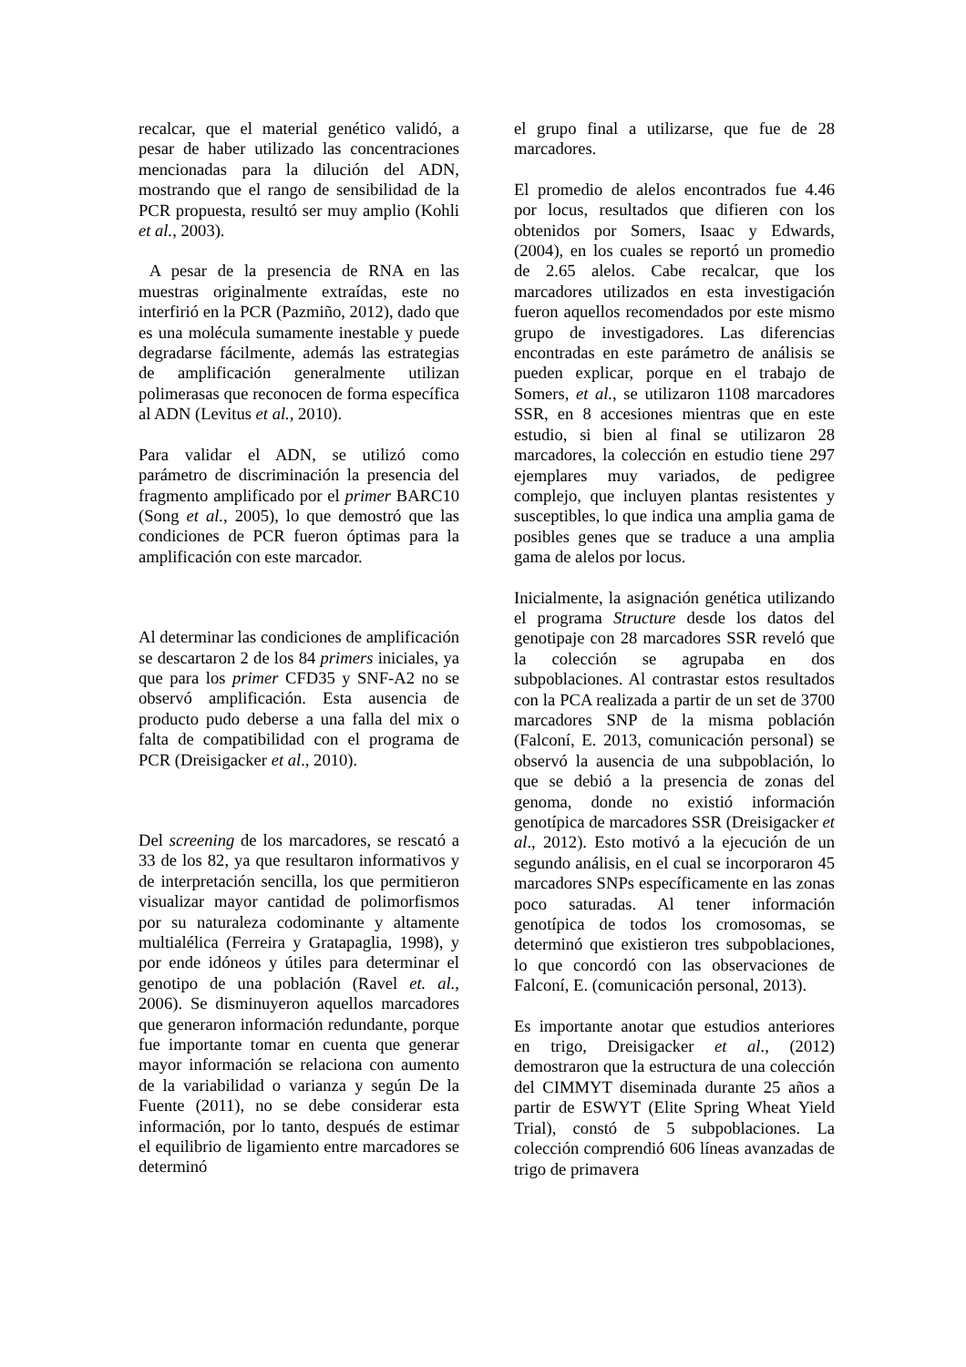recalcar, que el material genético validó, a pesar de haber utilizado las concentraciones mencionadas para la dilución del ADN, mostrando que el rango de sensibilidad de la PCR propuesta, resultó ser muy amplio (Kohli et al., 2003).
A pesar de la presencia de RNA en las muestras originalmente extraídas, este no interfirió en la PCR (Pazmiño, 2012), dado que es una molécula sumamente inestable y puede degradarse fácilmente, además las estrategias de amplificación generalmente utilizan polimerasas que reconocen de forma específica al ADN (Levitus et al., 2010).
Para validar el ADN, se utilizó como parámetro de discriminación la presencia del fragmento amplificado por el primer BARC10 (Song et al., 2005), lo que demostró que las condiciones de PCR fueron óptimas para la amplificación con este marcador.
Al determinar las condiciones de amplificación se descartaron 2 de los 84 primers iniciales, ya que para los primer CFD35 y SNF-A2 no se observó amplificación. Esta ausencia de producto pudo deberse a una falla del mix o falta de compatibilidad con el programa de PCR (Dreisigacker et al., 2010).
Del screening de los marcadores, se rescató a 33 de los 82, ya que resultaron informativos y de interpretación sencilla, los que permitieron visualizar mayor cantidad de polimorfismos por su naturaleza codominante y altamente multialélica (Ferreira y Gratapaglia, 1998), y por ende idóneos y útiles para determinar el genotipo de una población (Ravel et. al., 2006). Se disminuyeron aquellos marcadores que generaron información redundante, porque fue importante tomar en cuenta que generar mayor información se relaciona con aumento de la variabilidad o varianza y según De la Fuente (2011), no se debe considerar esta información, por lo tanto, después de estimar el equilibrio de ligamiento entre marcadores se determinó
el grupo final a utilizarse, que fue de 28 marcadores.
El promedio de alelos encontrados fue 4.46 por locus, resultados que difieren con los obtenidos por Somers, Isaac y Edwards, (2004), en los cuales se reportó un promedio de 2.65 alelos. Cabe recalcar, que los marcadores utilizados en esta investigación fueron aquellos recomendados por este mismo grupo de investigadores. Las diferencias encontradas en este parámetro de análisis se pueden explicar, porque en el trabajo de Somers, et al., se utilizaron 1108 marcadores SSR, en 8 accesiones mientras que en este estudio, si bien al final se utilizaron 28 marcadores, la colección en estudio tiene 297 ejemplares muy variados, de pedigree complejo, que incluyen plantas resistentes y susceptibles, lo que indica una amplia gama de posibles genes que se traduce a una amplia gama de alelos por locus.
Inicialmente, la asignación genética utilizando el programa Structure desde los datos del genotipaje con 28 marcadores SSR reveló que la colección se agrupaba en dos subpoblaciones. Al contrastar estos resultados con la PCA realizada a partir de un set de 3700 marcadores SNP de la misma población (Falconí, E. 2013, comunicación personal) se observó la ausencia de una subpoblación, lo que se debió a la presencia de zonas del genoma, donde no existió información genotípica de marcadores SSR (Dreisigacker et al., 2012). Esto motivó a la ejecución de un segundo análisis, en el cual se incorporaron 45 marcadores SNPs específicamente en las zonas poco saturadas. Al tener información genotípica de todos los cromosomas, se determinó que existieron tres subpoblaciones, lo que concordó con las observaciones de Falconí, E. (comunicación personal, 2013).
Es importante anotar que estudios anteriores en trigo, Dreisigacker et al., (2012) demostraron que la estructura de una colección del CIMMYT diseminada durante 25 años a partir de ESWYT (Elite Spring Wheat Yield Trial), constó de 5 subpoblaciones. La colección comprendió 606 líneas avanzadas de trigo de primavera